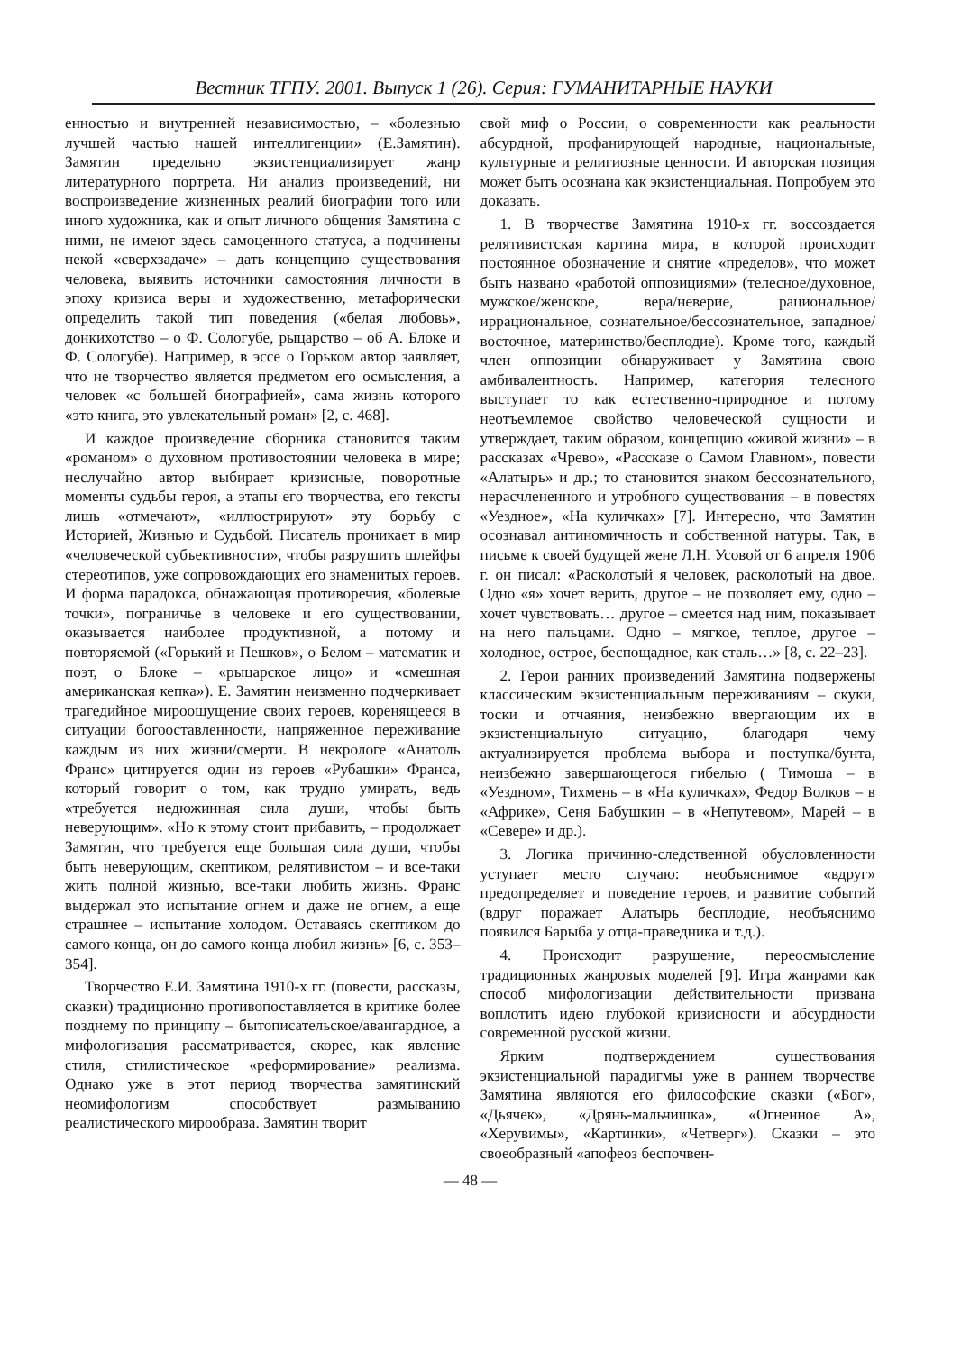Вестник ТГПУ. 2001. Выпуск 1 (26). Серия: ГУМАНИТАРНЫЕ НАУКИ
енностью и внутренней независимостью, – «болезнью лучшей частью нашей интеллигенции» (Е.Замятин). Замятин предельно экзистенциализирует жанр литературного портрета. Ни анализ произведений, ни воспроизведение жизненных реалий биографии того или иного художника, как и опыт личного общения Замятина с ними, не имеют здесь самоценного статуса, а подчинены некой «сверхзадаче» – дать концепцию существования человека, выявить источники самостояния личности в эпоху кризиса веры и художественно, метафорически определить такой тип поведения («белая любовь», донкихотство – о Ф. Сологубе, рыцарство – об А. Блоке и Ф. Сологубе). Например, в эссе о Горьком автор заявляет, что не творчество является предметом его осмысления, а человек «с большей биографией», сама жизнь которого «это книга, это увлекательный роман» [2, с. 468].
И каждое произведение сборника становится таким «романом» о духовном противостоянии человека в мире; неслучайно автор выбирает кризисные, поворотные моменты судьбы героя, а этапы его творчества, его тексты лишь «отмечают», «иллюстрируют» эту борьбу с Историей, Жизнью и Судьбой. Писатель проникает в мир «человеческой субъективности», чтобы разрушить шлейфы стереотипов, уже сопровождающих его знаменитых героев. И форма парадокса, обнажающая противоречия, «болевые точки», пограничье в человеке и его существовании, оказывается наиболее продуктивной, а потому и повторяемой («Горький и Пешков», о Белом – математик и поэт, о Блоке – «рыцарское лицо» и «смешная американская кепка»). Е. Замятин неизменно подчеркивает трагедийное мироощущение своих героев, коренящееся в ситуации богооставленности, напряженное переживание каждым из них жизни/смерти. В некрологе «Анатоль Франс» цитируется один из героев «Рубашки» Франса, который говорит о том, как трудно умирать, ведь «требуется недюжинная сила души, чтобы быть неверующим». «Но к этому стоит прибавить, – продолжает Замятин, что требуется еще большая сила души, чтобы быть неверующим, скептиком, релятивистом – и все-таки жить полной жизнью, все-таки любить жизнь. Франс выдержал это испытание огнем и даже не огнем, а еще страшнее – испытание холодом. Оставаясь скептиком до самого конца, он до самого конца любил жизнь» [6, с. 353–354].
Творчество Е.И. Замятина 1910-х гг. (повести, рассказы, сказки) традиционно противопоставляется в критике более позднему по принципу – бытописательское/авангардное, а мифологизация рассматривается, скорее, как явление стиля, стилистическое «реформирование» реализма. Однако уже в этот период творчества замятинский неомифологизм способствует размыванию реалистического мирообраза. Замятин творит
свой миф о России, о современности как реальности абсурдной, профанирующей народные, национальные, культурные и религиозные ценности. И авторская позиция может быть осознана как экзистенциальная. Попробуем это доказать.
1. В творчестве Замятина 1910-х гг. воссоздается релятивистская картина мира, в которой происходит постоянное обозначение и снятие «пределов», что может быть названо «работой оппозициями» (телесное/духовное, мужское/женское, вера/неверие, рациональное/иррациональное, сознательное/бессознательное, западное/восточное, материнство/бесплодие). Кроме того, каждый член оппозиции обнаруживает у Замятина свою амбивалентность. Например, категория телесного выступает то как естественно-природное и потому неотъемлемое свойство человеческой сущности и утверждает, таким образом, концепцию «живой жизни» – в рассказах «Чрево», «Рассказе о Самом Главном», повести «Алатырь» и др.; то становится знаком бессознательного, нерасчлененного и утробного существования – в повестях «Уездное», «На куличках» [7]. Интересно, что Замятин осознавал антиномичность и собственной натуры. Так, в письме к своей будущей жене Л.Н. Усовой от 6 апреля 1906 г. он писал: «Расколотый я человек, расколотый на двое. Одно «я» хочет верить, другое – не позволяет ему, одно – хочет чувствовать… другое – смеется над ним, показывает на него пальцами. Одно – мягкое, теплое, другое – холодное, острое, беспощадное, как сталь…» [8, с. 22–23].
2. Герои ранних произведений Замятина подвержены классическим экзистенциальным переживаниям – скуки, тоски и отчаяния, неизбежно ввергающим их в экзистенциальную ситуацию, благодаря чему актуализируется проблема выбора и поступка/бунта, неизбежно завершающегося гибелью ( Тимоша – в «Уездном», Тихмень – в «На куличках», Федор Волков – в «Африке», Сеня Бабушкин – в «Непутевом», Марей – в «Севере» и др.).
3. Логика причинно-следственной обусловленности уступает место случаю: необъяснимое «вдруг» предопределяет и поведение героев, и развитие событий (вдруг поражает Алатырь бесплодие, необъяснимо появился Барыба у отца-праведника и т.д.).
4. Происходит разрушение, переосмысление традиционных жанровых моделей [9]. Игра жанрами как способ мифологизации действительности призвана воплотить идею глубокой кризисности и абсурдности современной русской жизни.
Ярким подтверждением существования экзистенциальной парадигмы уже в раннем творчестве Замятина являются его философские сказки («Бог», «Дьячек», «Дрянь-мальчишка», «Огненное А», «Херувимы», «Картинки», «Четверг»). Сказки – это своеобразный «апофеоз беспочвен-
— 48 —